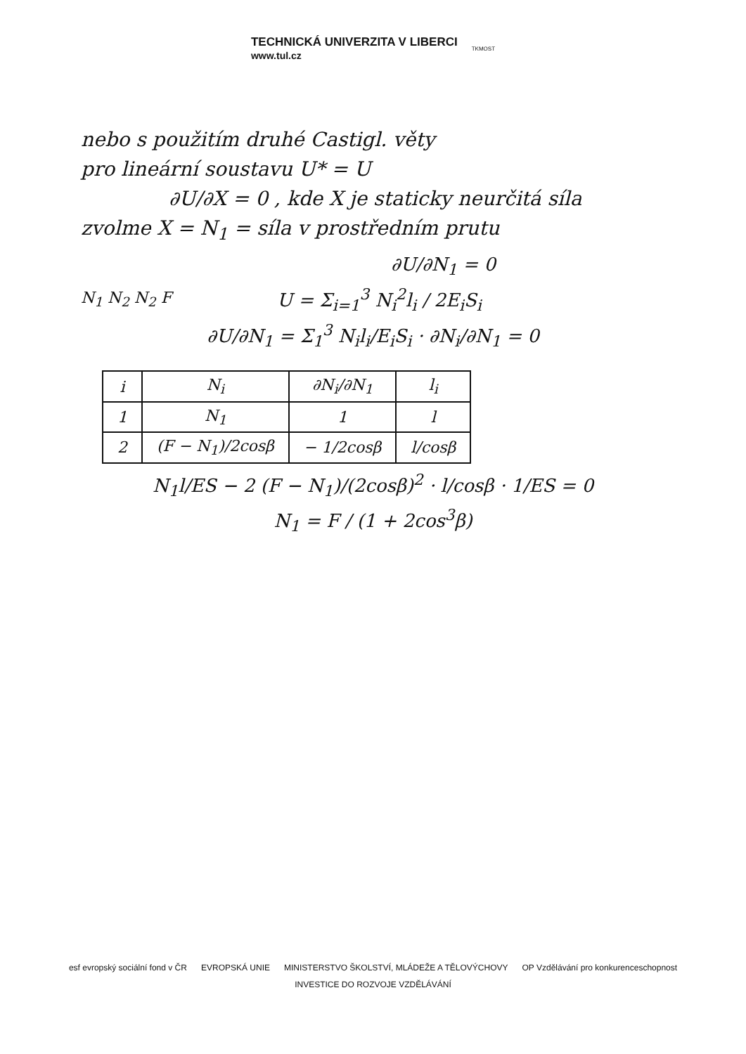TECHNICKÁ UNIVERZITA V LIBERCI
www.tul.cz
TKMOST
nebo s použitím druhé Castigl. věty
pro lineární soustavu U* = U
∂U/∂X = 0 , kde X je staticky neurčitá síla
zvolme X = N<sub>1</sub> = síla v prostředním prutu
∂U/∂N<sub>1</sub> = 0
N<sub>1</sub> N<sub>2</sub> N<sub>2</sub> F
U = Σ<sub>i=1</sub><sup>3</sup> N<sub>i</sub><sup>2</sup>l<sub>i</sub> / 2E<sub>i</sub>S<sub>i</sub>
∂U/∂N<sub>1</sub> = Σ<sub>1</sub><sup>3</sup> N<sub>i</sub>l<sub>i</sub>/E<sub>i</sub>S<sub>i</sub> · ∂N<sub>i</sub>/∂N<sub>1</sub> = 0
| i | N<sub>i</sub> | ∂N<sub>i</sub>/∂N<sub>1</sub> | l<sub>i</sub> |
| --- | --- | --- | --- |
| 1 | N<sub>1</sub> | 1 | l |
| 2 | (F − N<sub>1</sub>)/2cosβ | − 1/2cosβ | l/cosβ |
N<sub>1</sub>l/ES − 2 (F − N<sub>1</sub>)/(2cosβ)<sup>2</sup> · l/cosβ · 1/ES = 0
N<sub>1</sub> = F / (1 + 2cos<sup>3</sup>β)
esf evropský sociální fond v ČR EVROPSKÁ UNIE MINISTERSTVO ŠKOLSTVÍ, MLÁDEŽE A TĚLOVÝCHOVY OP Vzdělávání pro konkurenceschopnost
INVESTICE DO ROZVOJE VZDĚLÁVÁNÍ